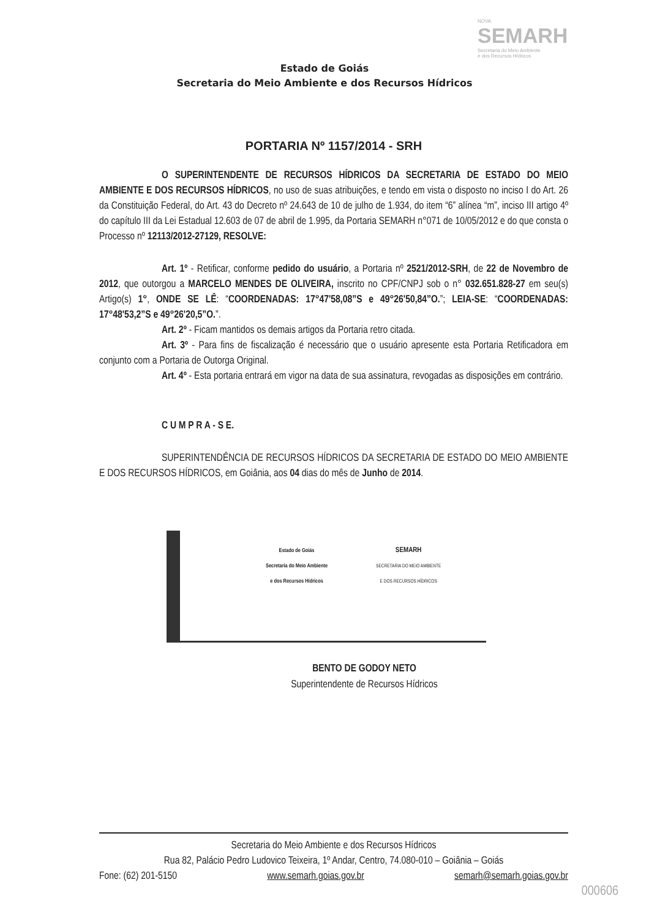NOVA
SEMARH
Secretaria do Meio Ambiente
e dos Recursos Hídricos
Estado de Goiás
Secretaria do Meio Ambiente e dos Recursos Hídricos
PORTARIA Nº 1157/2014 - SRH
O SUPERINTENDENTE DE RECURSOS HÍDRICOS DA SECRETARIA DE ESTADO DO MEIO AMBIENTE E DOS RECURSOS HÍDRICOS, no uso de suas atribuições, e tendo em vista o disposto no inciso I do Art. 26 da Constituição Federal, do Art. 43 do Decreto nº 24.643 de 10 de julho de 1.934, do item “6” alínea “m”, inciso III artigo 4º do capítulo III da Lei Estadual 12.603 de 07 de abril de 1.995, da Portaria SEMARH n°071 de 10/05/2012 e do que consta o Processo nº 12113/2012-27129, RESOLVE:
Art. 1º - Retificar, conforme pedido do usuário, a Portaria nº 2521/2012-SRH, de 22 de Novembro de 2012, que outorgou a MARCELO MENDES DE OLIVEIRA, inscrito no CPF/CNPJ sob o n° 032.651.828-27 em seu(s) Artigo(s) 1°, ONDE SE LÊ: “COORDENADAS: 17°47'58,08”S e 49°26'50,84”O.”; LEIA-SE: “COORDENADAS: 17°48'53,2”S e 49°26'20,5”O.”.
Art. 2º - Ficam mantidos os demais artigos da Portaria retro citada.
Art. 3º - Para fins de fiscalização é necessário que o usuário apresente esta Portaria Retificadora em conjunto com a Portaria de Outorga Original.
Art. 4º - Esta portaria entrará em vigor na data de sua assinatura, revogadas as disposições em contrário.
C U M P R A - S E.
SUPERINTENDÊNCIA DE RECURSOS HÍDRICOS DA SECRETARIA DE ESTADO DO MEIO AMBIENTE E DOS RECURSOS HÍDRICOS, em Goiânia, aos 04 dias do mês de Junho de 2014.
Estado de Goiás
Secretaria do Meio Ambiente
e dos Recursos Hídricos
SEMARH
SECRETARIA DO MEIO AMBIENTE
E DOS RECURSOS HÍDRICOS
BENTO DE GODOY NETO
Superintendente de Recursos Hídricos
Secretaria do Meio Ambiente e dos Recursos Hídricos
Rua 82, Palácio Pedro Ludovico Teixeira, 1º Andar, Centro, 74.080-010 – Goiânia – Goiás
Fone: (62) 201-5150 www.semarh.goias.gov.br semarh@semarh.goias.gov.br
000606